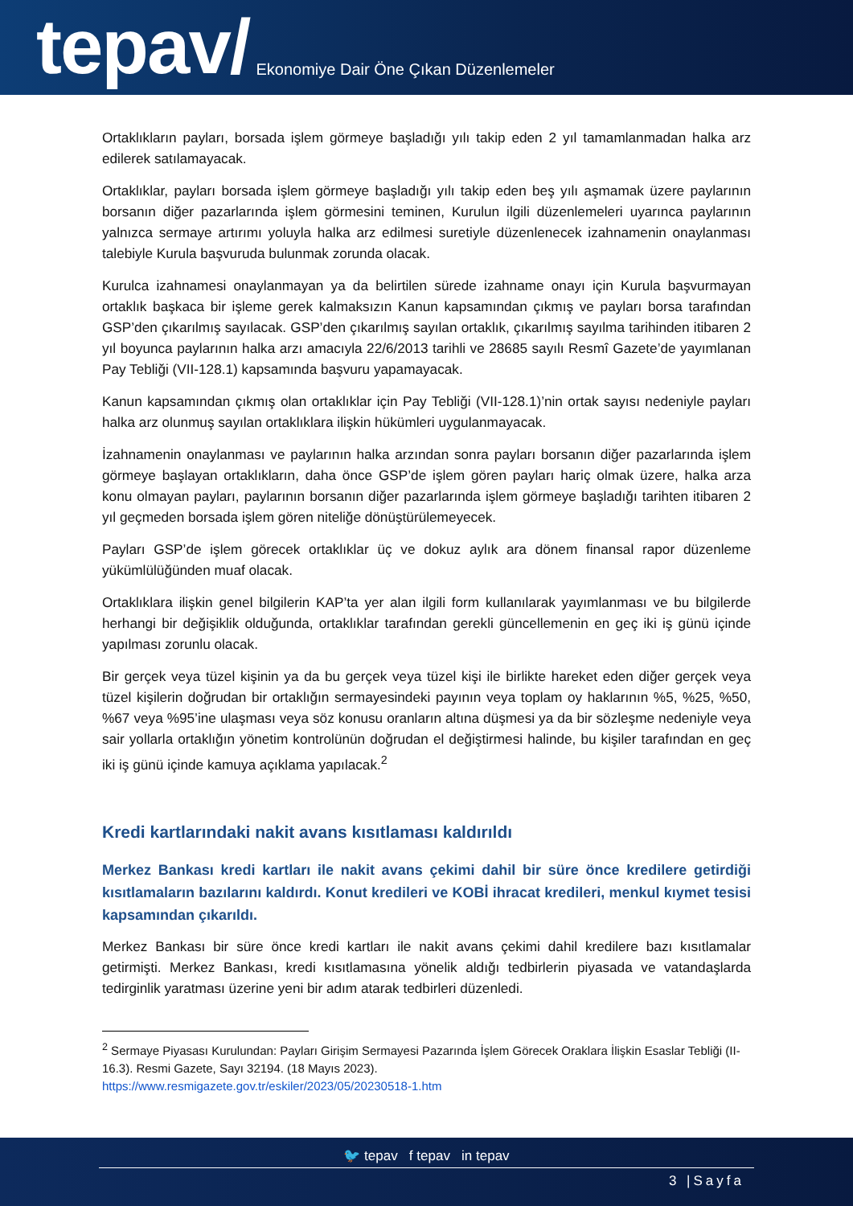tepav/ Ekonomiye Dair Öne Çıkan Düzenlemeler
Ortaklıkların payları, borsada işlem görmeye başladığı yılı takip eden 2 yıl tamamlanmadan halka arz edilerek satılamayacak.
Ortaklıklar, payları borsada işlem görmeye başladığı yılı takip eden beş yılı aşmamak üzere paylarının borsanın diğer pazarlarında işlem görmesini teminen, Kurulun ilgili düzenlemeleri uyarınca paylarının yalnızca sermaye artırımı yoluyla halka arz edilmesi suretiyle düzenlenecek izahnamenin onaylanması talebiyle Kurula başvuruda bulunmak zorunda olacak.
Kurulca izahnamesi onaylanmayan ya da belirtilen sürede izahname onayı için Kurula başvurmayan ortaklık başkaca bir işleme gerek kalmaksızın Kanun kapsamından çıkmış ve payları borsa tarafından GSP’den çıkarılmış sayılacak. GSP’den çıkarılmış sayılan ortaklık, çıkarılmış sayılma tarihinden itibaren 2 yıl boyunca paylarının halka arzı amacıyla 22/6/2013 tarihli ve 28685 sayılı Resmî Gazete’de yayımlanan Pay Tebliği (VII-128.1) kapsamında başvuru yapamayacak.
Kanun kapsamından çıkmış olan ortaklıklar için Pay Tebliği (VII-128.1)’nin ortak sayısı nedeniyle payları halka arz olunmuş sayılan ortaklıklara ilişkin hükümleri uygulanmayacak.
İzahnamenin onaylanması ve paylarının halka arzından sonra payları borsanın diğer pazarlarında işlem görmeye başlayan ortaklıkların, daha önce GSP’de işlem gören payları hariç olmak üzere, halka arza konu olmayan payları, paylarının borsanın diğer pazarlarında işlem görmeye başladığı tarihten itibaren 2 yıl geçmeden borsada işlem gören niteliğe dönüştürülemeyecek.
Payları GSP’de işlem görecek ortaklıklar üç ve dokuz aylık ara dönem finansal rapor düzenleme yükümlülüğünden muaf olacak.
Ortaklıklara ilişkin genel bilgilerin KAP’ta yer alan ilgili form kullanılarak yayımlanması ve bu bilgilerde herhangi bir değişiklik olduğunda, ortaklıklar tarafından gerekli güncellemenin en geç iki iş günü içinde yapılması zorunlu olacak.
Bir gerçek veya tüzel kişinin ya da bu gerçek veya tüzel kişi ile birlikte hareket eden diğer gerçek veya tüzel kişilerin doğrudan bir ortaklığın sermayesindeki payının veya toplam oy haklarının %5, %25, %50, %67 veya %95’ine ulaşması veya söz konusu oranların altına düşmesi ya da bir sözleşme nedeniyle veya sair yollarla ortaklığın yönetim kontrolünün doğrudan el değiştirmesi halinde, bu kişiler tarafından en geç iki iş günü içinde kamuya açıklama yapılacak.<sup>2</sup>
Kredi kartlarındaki nakit avans kısıtlaması kaldırıldı
Merkez Bankası kredi kartları ile nakit avans çekimi dahil bir süre önce kredilere getirdiği kısıtlamaların bazılarını kaldırdı. Konut kredileri ve KOBİ ihracat kredileri, menkul kıymet tesisi kapsamından çıkarıldı.
Merkez Bankası bir süre önce kredi kartları ile nakit avans çekimi dahil kredilere bazı kısıtlamalar getirmişti. Merkez Bankası, kredi kısıtlamasına yönelik aldığı tedbirlerin piyasada ve vatandaşlarda tedirginlik yaratması üzerine yeni bir adım atarak tedbirleri düzenledi.
<sup>2</sup> Sermaye Piyasası Kurulundan: Payları Girişim Sermayesi Pazarında İşlem Görecek Oraklara İlişkin Esaslar Tebliği (II-16.3). Resmi Gazete, Sayı 32194. (18 Mayıs 2023).
https://www.resmigazete.gov.tr/eskiler/2023/05/20230518-1.htm
🐦 tepav f tepav in tepav
3 |Sayfa